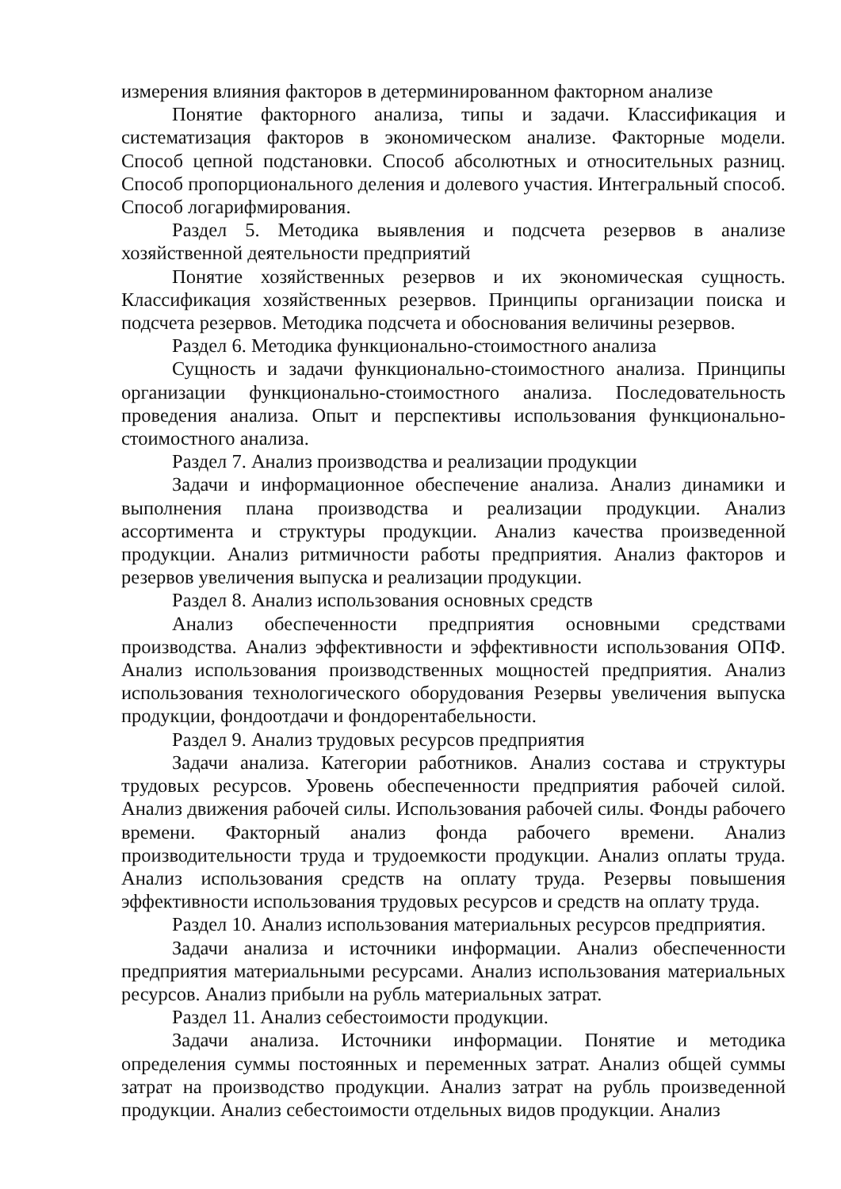измерения влияния факторов в детерминированном факторном анализе
Понятие факторного анализа, типы и задачи. Классификация и систематизация факторов в экономическом анализе. Факторные модели. Способ цепной подстановки. Способ абсолютных и относительных разниц. Способ пропорционального деления и долевого участия. Интегральный способ. Способ логарифмирования.
Раздел 5. Методика выявления и подсчета резервов в анализе хозяйственной деятельности предприятий
Понятие хозяйственных резервов и их экономическая сущность. Классификация хозяйственных резервов. Принципы организации поиска и подсчета резервов. Методика подсчета и обоснования величины резервов.
Раздел 6. Методика функционально-стоимостного анализа
Сущность и задачи функционально-стоимостного анализа. Принципы организации функционально-стоимостного анализа. Последовательность проведения анализа. Опыт и перспективы использования функционально-стоимостного анализа.
Раздел 7. Анализ производства и реализации продукции
Задачи и информационное обеспечение анализа. Анализ динамики и выполнения плана производства и реализации продукции. Анализ ассортимента и структуры продукции. Анализ качества произведенной продукции. Анализ ритмичности работы предприятия. Анализ факторов и резервов увеличения выпуска и реализации продукции.
Раздел 8. Анализ использования основных средств
Анализ обеспеченности предприятия основными средствами производства. Анализ эффективности и эффективности использования ОПФ. Анализ использования производственных мощностей предприятия. Анализ использования технологического оборудования Резервы увеличения выпуска продукции, фондоотдачи и фондорентабельности.
Раздел 9. Анализ трудовых ресурсов предприятия
Задачи анализа. Категории работников. Анализ состава и структуры трудовых ресурсов. Уровень обеспеченности предприятия рабочей силой. Анализ движения рабочей силы. Использования рабочей силы. Фонды рабочего времени. Факторный анализ фонда рабочего времени. Анализ производительности труда и трудоемкости продукции. Анализ оплаты труда. Анализ использования средств на оплату труда. Резервы повышения эффективности использования трудовых ресурсов и средств на оплату труда.
Раздел 10. Анализ использования материальных ресурсов предприятия.
Задачи анализа и источники информации. Анализ обеспеченности предприятия материальными ресурсами. Анализ использования материальных ресурсов. Анализ прибыли на рубль материальных затрат.
Раздел 11. Анализ себестоимости продукции.
Задачи анализа. Источники информации. Понятие и методика определения суммы постоянных и переменных затрат. Анализ общей суммы затрат на производство продукции. Анализ затрат на рубль произведенной продукции. Анализ себестоимости отдельных видов продукции. Анализ